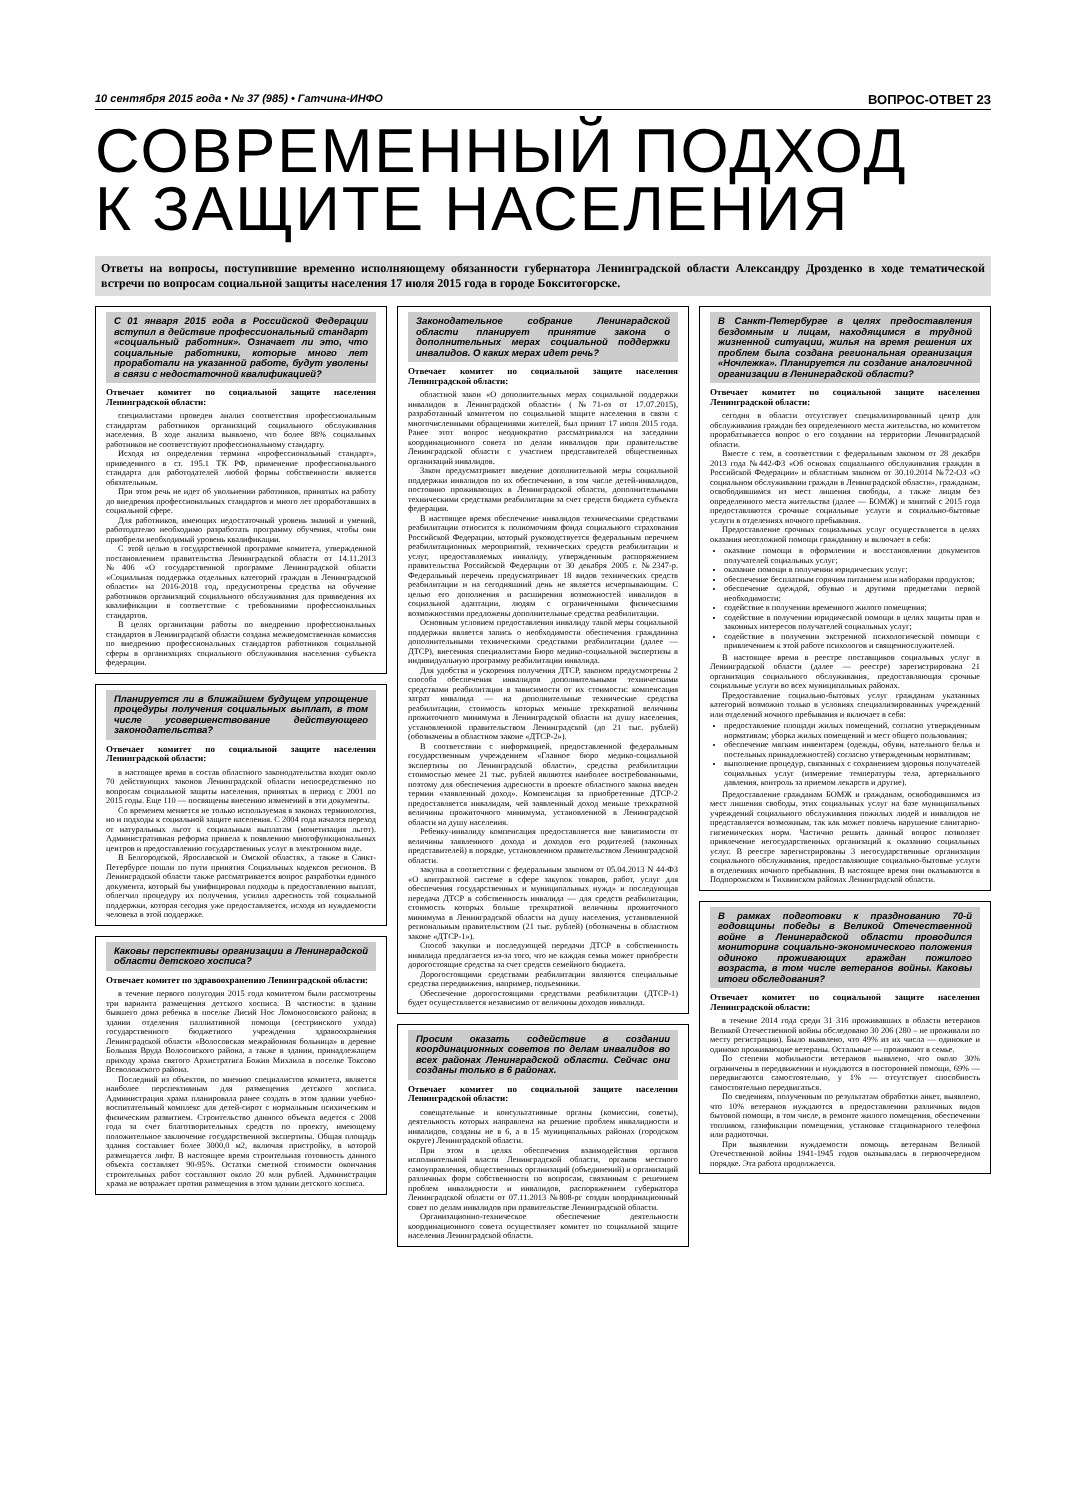10 сентября 2015 года • № 37 (985) • Гатчина-ИНФО ВОПРОС-ОТВЕТ 23
СОВРЕМЕННЫЙ ПОДХОД
К ЗАЩИТЕ НАСЕЛЕНИЯ
Ответы на вопросы, поступившие временно исполняющему обязанности губернатора Ленинградской области Александру Дрозденко в ходе тематической встречи по вопросам социальной защиты населения 17 июля 2015 года в городе Бокситогорске.
С 01 января 2015 года в Российской Федерации вступил в действие профессиональный стандарт «социальный работник». Означает ли это, что социальные работники, которые много лет проработали на указанной работе, будут уволены в связи с недостаточной квалификацией?
Отвечает комитет по социальной защите населения Ленинградской области:
специалистами проведен анализ соответствия профессиональным стандартам работников организаций социального обслуживания населения. В ходе анализа выявлено, что более 88% социальных работников не соответствуют профессиональному стандарту.
Исходя из определения термина «профессиональный стандарт», приведенного в ст. 195.1 ТК РФ, применение профессионального стандарта для работодателей любой формы собственности является обязательным.
При этом речь не идет об увольнении работников, принятых на работу до внедрения профессиональных стандартов и много лет проработавших в социальной сфере.
Для работников, имеющих недостаточный уровень знаний и умений, работодателю необходимо разработать программу обучения, чтобы они приобрели необходимый уровень квалификации.
С этой целью в государственной программе комитета, утвержденной постановлением правительства Ленинградской области от 14.11.2013 №406 «О государственной программе Ленинградской области «Социальная поддержка отдельных категорий граждан в Ленинградской области» на 2016-2018 год, предусмотрены средства на обучение работников организаций социального обслуживания для привведения их квалификации в соответствие с требованиями профессиональных стандартов.
В целях организации работы по внедрению профессиональных стандартов в Ленинградской области создана межведомственная комиссия по внедрению профессиональных стандартов работников социальной сферы в организациях социального обслуживания населения субъекта федерации.
Планируется ли в ближайшем будущем упрощение процедуры получения социальных выплат, в том числе усовершенствование действующего законодательства?
Отвечает комитет по социальной защите населения Ленинградской области:
в настоящее время в состав областного законодательства входят около 70 действующих законов Ленинградской области непосредственно по вопросам социальной защиты населения, принятых в период с 2001 по 2015 годы. Еще 110 — посвящены внесению изменений в эти документы.
Со временем меняется не только используемая в законах терминология, но и подходы к социальной защите населения. С 2004 года начался переход от натуральных льгот к социальным выплатам (монетизация льгот). Административная реформа привела к появлению многофункциональных центров и предоставлению государственных услуг в электронном виде.
В Белгородской, Ярославской и Омской областях, а также в Санкт-Петербурге пошли по пути принятия Социальных кодексов регионов. В Ленинградской области также рассматривается вопрос разработки единого документа, который бы унифицировал подходы к предоставлению выплат, облегчил процедуру их получения, усилил адресность той социальной поддержки, которая сегодня уже предоставляется, исходя из нуждаемости человека в этой поддержке.
Каковы перспективы организации в Ленинградской области детского хосписа?
Отвечает комитет по здравоохранению Ленинградской области:
в течение первого полугодия 2015 года комитетом были рассмотрены три варианта размещения детского хосписа. В частности: в здании бывшего дома ребенка в поселке Лисий Нос Ломоносовского района; в здании отделения паллиативной помощи (сестринского ухода) государственного бюджетного учреждения здравоохранения Ленинградской области «Волосовская межрайонная больница» в деревне Большая Вруда Волосовского района, а также в здании, принадлежащем приходу храма святого Архистратига Божия Михаила в поселке Токсово Всеволожского района.
Последний из объектов, по мнению специалистов комитета, является наиболее перспективным для размещения детского хосписа. Администрация храма планировала ранее создать в этом здании учебно-воспитательный комплекс для детей-сирот с нормальным психическим и физическим развитием. Строительство данного объекта ведется с 2008 года за счет благотворительных средств по проекту, имеющему положительное заключение государственной экспертизы. Общая площадь здания составляет более 3000,0 м2, включая пристройку, в которой размещается лифт. В настоящее время строительная готовность данного объекта составляет 90-95%. Остатки сметной стоимости окончания строительных работ составляют около 20 млн рублей. Администрация храма не возражает против размещения в этом здании детского хосписа.
Законодательное собрание Ленинградской области планирует принятие закона о дополнительных мерах социальной поддержки инвалидов. О каких мерах идет речь?
Отвечает комитет по социальной защите населения Ленинградской области:
областной закон «О дополнительных мерах социальной поддержки инвалидов в Ленинградской области» (№71-оз от 17.07.2015), разработанный комитетом по социальной защите населения в связи с многочисленными обращениями жителей, был принят 17 июля 2015 года. Ранее этот вопрос неоднократно рассматривался на заседании координационного совета по делам инвалидов при правительстве Ленинградской области с участием представителей общественных организаций инвалидов.
Закон предусматривает введение дополнительной меры социальной поддержки инвалидов по их обеспечению, в том числе детей-инвалидов, постоянно проживающих в Ленинградской области, дополнительными техническими средствами реабилитации за счет средств бюджета субъекта федерации.
В настоящее время обеспечение инвалидов техническими средствами реабилитации относится к полномочиям фонда социального страхования Российской Федерации, который руководствуется федеральным перечнем реабилитационных мероприятий, технических средств реабилитации и услуг, предоставляемых инвалиду, утвержденным распоряжением правительства Российской Федерации от 30 декабря 2005 г. №2347-р. Федеральный перечень предусматривает 18 видов технических средств реабилитации и на сегодняшний день не является исчерпывающим. С целью его дополнения и расширения возможностей инвалидов в социальной адаптации, людям с ограниченными физическими возможностями предложены дополнительные средства реабилитации.
Основным условием предоставления инвалиду такой меры социальной поддержки является запись о необходимости обеспечения гражданина дополнительными техническими средствами реабилитации (далее — ДТСР), внесенная специалистами Бюро медико-социальной экспертизы в индивидуальную программу реабилитации инвалида.
Для удобства и ускорения получения ДТСР, законом предусмотрены 2 способа обеспечения инвалидов дополнительными техническими средствами реабилитации в зависимости от их стоимости: компенсация затрат инвалида — на дополнительные технические средства реабилитации, стоимость которых меньше трехкратной величины прожиточного минимума в Ленинградской области на душу населения, установленной правительством Ленинградской (до 21 тыс. рублей) (обозначены в областном законе «ДТСР-2»).
В соответствии с информацией, предоставленной федеральным государственным учреждением «Главное бюро медико-социальной экспертизы по Ленинградской области», средства реабилитации стоимостью менее 21 тыс. рублей являются наиболее востребованными, поэтому для обеспечения адресности в проекте областного закона введен термин «заявленный доход». Компенсация за приобретенные ДТСР-2 предоставляется инвалидам, чей заявленный доход меньше трехкратной величины прожиточного минимума, установленной в Ленинградской области на душу населения.
Ребенку-инвалиду компенсация предоставляется вне зависимости от величины заявленного дохода и доходов его родителей (законных представителей) в порядке, установленном правительством Ленинградской области.
закупка в соответствии с федеральным законом от 05.04.2013 N 44-ФЗ «О контрактной системе в сфере закупок товаров, работ, услуг для обеспечения государственных и муниципальных нужд» и последующая передача ДТСР в собственность инвалида — для средств реабилитации, стоимость которых больше трехкратной величины прожиточного минимума в Ленинградской области на душу населения, установленной региональным правительством (21 тыс. рублей) (обозначены в областном законе «ДТСР-1»).
Способ закупки и последующей передачи ДТСР в собственность инвалида предлагается из-за того, что не каждая семья может приобрести дорогостоящие средства за счет средств семейного бюджета.
Дорогостоящими средствами реабилитации являются специальные средства передвижения, например, подъемники.
Обеспечение дорогостоящими средствами реабилитации (ДТСР-1) будет осуществляется независимо от величины доходов инвалида.
Просим оказать содействие в создании координационных советов по делам инвалидов во всех районах Ленинградской области. Сейчас они созданы только в 6 районах.
Отвечает комитет по социальной защите населения Ленинградской области:
совещательные и консультативные органы (комиссии, советы), деятельность которых направлена на решение проблем инвалидности и инвалидов, созданы не в 6, а в 15 муниципальных районах (городском округе) Ленинградской области.
При этом в целях обеспечения взаимодействия органов исполнительной власти Ленинградской области, органов местного самоуправления, общественных организаций (объединений) и организаций различных форм собственности по вопросам, связанным с решением проблем инвалидности и инвалидов, распоряжением губернатора Ленинградской области от 07.11.2013 №808-рг создан координационный совет по делам инвалидов при правительстве Ленинградской области.
Организационно-техническое обеспечение деятельности координационного совета осуществляет комитет по социальной защите населения Ленинградской области.
В Санкт-Петербурге в целях предоставления бездомным и лицам, находящимся в трудной жизненной ситуации, жилья на время решения их проблем была создана региональная организация «Ночлежка». Планируется ли создание аналогичной организации в Ленинградской области?
Отвечает комитет по социальной защите населения Ленинградской области:
сегодня в области отсутствует специализированный центр для обслуживания граждан без определенного места жительства, но комитетом прорабатывается вопрос о его создании на территории Ленинградской области.
Вместе с тем, в соответствии с федеральным законом от 28 декабря 2013 года №442-ФЗ «Об основах социального обслуживания граждан в Российской Федерации» и областным законом от 30.10.2014 №72-ОЗ «О социальном обслуживании граждан в Ленинградской области», гражданам, освободившимся из мест лишения свободы, а также лицам без определенного места жительства (далее — БОМЖ) и занятий с 2015 года предоставляются срочные социальные услуги и социально-бытовые услуги в отделениях ночного пребывания.
Предоставление срочных социальных услуг осуществляется в целях оказания неотложной помощи гражданину и включает в себя:
оказание помощи в оформлении и восстановлении документов получателей социальных услуг;
оказание помощи в получении юридических услуг;
обеспечение бесплатным горячим питанием или наборами продуктов;
обеспечение одеждой, обувью и другими предметами первой необходимости;
содействие в получении временного жилого помещения;
содействие в получении юридической помощи в целях защиты прав и законных интересов получателей социальных услуг;
содействие в получении экстренной психологической помощи с привлечением к этой работе психологов и священнослужителей.
В настоящее время в реестре поставщиков социальных услуг в Ленинградской области (далее — реестре) зарегистрирована 21 организация социального обслуживания, предоставляющая срочные социальные услуги во всех муниципальных районах.
Предоставление социально-бытовых услуг гражданам указанных категорий возможно только в условиях специализированных учреждений или отделений ночного пребывания и включает в себя:
предоставление площади жилых помещений, согласно утвержденным нормативам; уборка жилых помещений и мест общего пользования;
обеспечение мягким инвентарем (одежды, обуви, нательного белья и постельных принадлежностей) согласно утвержденным нормативам;
выполнение процедур, связанных с сохранением здоровья получателей социальных услуг (измерение температуры тела, артериального давления, контроль за приемом лекарств и другие).
Предоставление гражданам БОМЖ и гражданам, освободившимся из мест лишения свободы, этих социальных услуг на базе муниципальных учреждений социального обслуживания пожилых людей и инвалидов не представляется возможным, так как может повлечь нарушение санитарно-гигиенических норм. Частично решить данный вопрос позволяет привлечение негосударственных организаций к оказанию социальных услуг. В реестре зарегистрированы 3 негосударственные организации социального обслуживания, предоставляющие социально-бытовые услуги в отделениях ночного пребывания. В настоящее время они оказываются в Подпорожском и Тихвинском районах Ленинградской области.
В рамках подготовки к празднованию 70-й годовщины победы в Великой Отечественной войне в Ленинградской области проводился мониторинг социально-экономического положения одиноко проживающих граждан пожилого возраста, в том числе ветеранов войны. Каковы итоги обследования?
Отвечает комитет по социальной защите населения Ленинградской области:
в течение 2014 года среди 31 316 проживавших в области ветеранов Великой Отечественной войны обследовано 30 206 (280 – не проживали по месту регистрации). Было выявлено, что 49% из их числа — одинокие и одиноко проживающие ветераны. Остальные — проживают в семье.
По степени мобильности ветеранов выявлено, что около 30% ограничены в передвижении и нуждаются в посторонней помощи, 69% — передвигаются самостоятельно, у 1% — отсутствует способность самостоятельно передвигаться.
По сведениям, полученным по результатам обработки анкет, выявлено, что 10% ветеранов нуждаются в предоставлении различных видов бытовой помощи, в том числе, в ремонте жилого помещения, обеспечении топливом, газификации помещения, установке стационарного телефона или радиоточки.
При выявлении нуждаемости помощь ветеранам Великой Отечественной войны 1941-1945 годов оказывалась в первоочередном порядке. Эта работа продолжается.